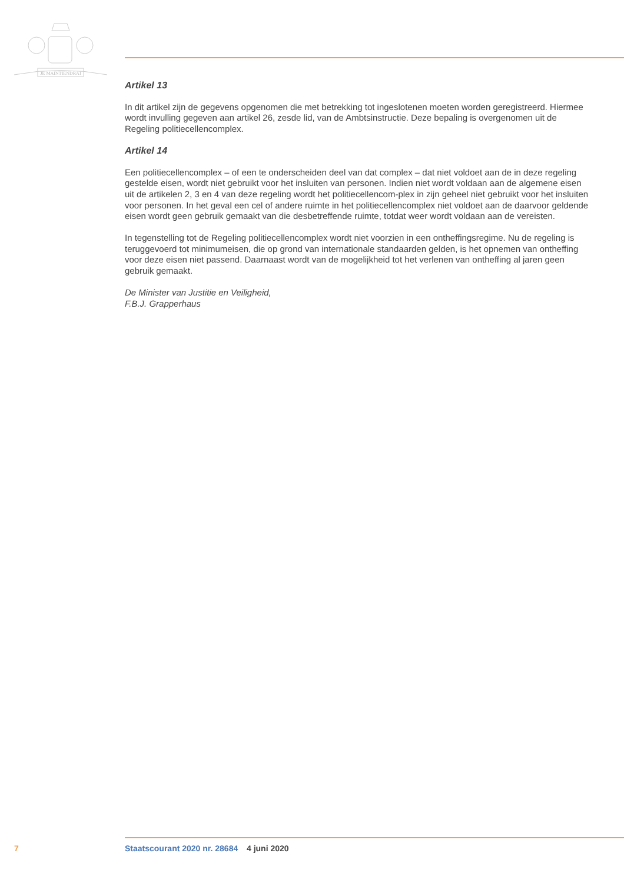JE MAINTIENDRAI
Artikel 13
In dit artikel zijn de gegevens opgenomen die met betrekking tot ingeslotenen moeten worden geregistreerd. Hiermee wordt invulling gegeven aan artikel 26, zesde lid, van de Ambtsinstructie. Deze bepaling is overgenomen uit de Regeling politiecellencomplex.
Artikel 14
Een politiecellencomplex – of een te onderscheiden deel van dat complex – dat niet voldoet aan de in deze regeling gestelde eisen, wordt niet gebruikt voor het insluiten van personen. Indien niet wordt voldaan aan de algemene eisen uit de artikelen 2, 3 en 4 van deze regeling wordt het politiecellencom-plex in zijn geheel niet gebruikt voor het insluiten voor personen. In het geval een cel of andere ruimte in het politiecellencomplex niet voldoet aan de daarvoor geldende eisen wordt geen gebruik gemaakt van die desbetreffende ruimte, totdat weer wordt voldaan aan de vereisten.
In tegenstelling tot de Regeling politiecellencomplex wordt niet voorzien in een ontheffingsregime. Nu de regeling is teruggevoerd tot minimumeisen, die op grond van internationale standaarden gelden, is het opnemen van ontheffing voor deze eisen niet passend. Daarnaast wordt van de mogelijkheid tot het verlenen van ontheffing al jaren geen gebruik gemaakt.
De Minister van Justitie en Veiligheid,
F.B.J. Grapperhaus
7 Staatscourant 2020 nr. 28684 4 juni 2020